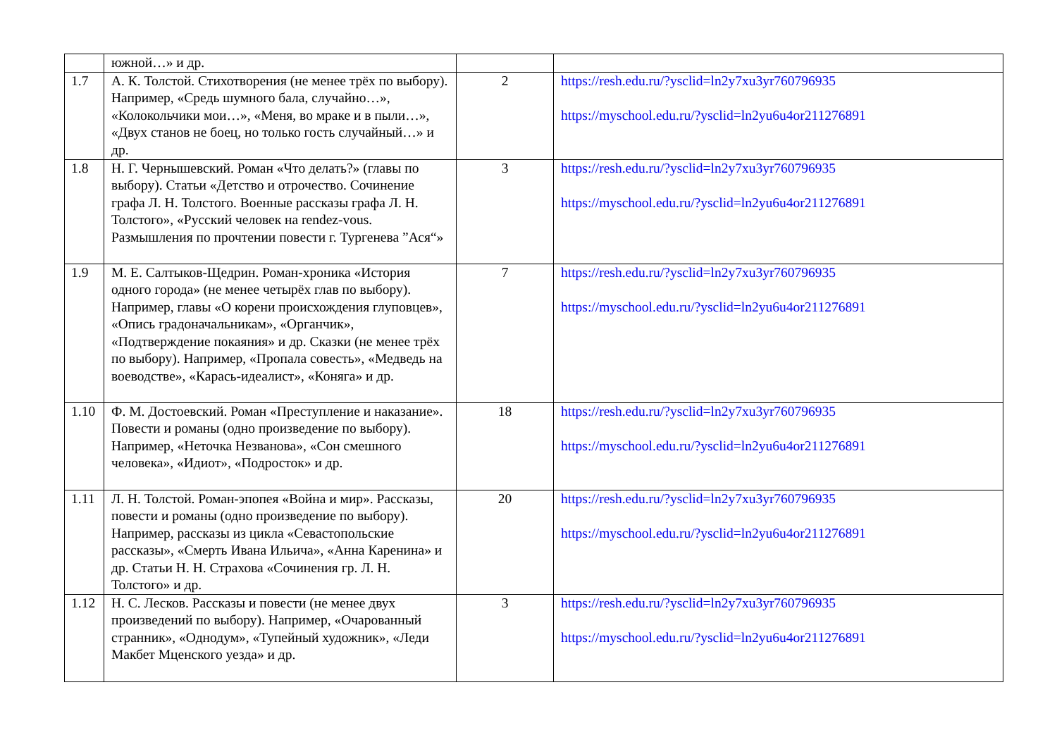| | южной…» и др. | | |
| 1.7 | А. К. Толстой. Стихотворения (не менее трёх по выбору). Например, «Средь шумного бала, случайно…», «Колокольчики мои…», «Меня, во мраке и в пыли…», «Двух станов не боец, но только гость случайный…» и др. | 2 | https://resh.edu.ru/?ysclid=ln2y7xu3yr760796935 https://myschool.edu.ru/?ysclid=ln2yu6u4or211276891 |
| 1.8 | Н. Г. Чернышевский. Роман «Что делать?» (главы по выбору). Статьи «Детство и отрочество. Сочинение графа Л. Н. Толстого. Военные рассказы графа Л. Н. Толстого», «Русский человек на rendez-vous. Размышления по прочтении повести г. Тургенева ”Ася“» | 3 | https://resh.edu.ru/?ysclid=ln2y7xu3yr760796935 https://myschool.edu.ru/?ysclid=ln2yu6u4or211276891 |
| 1.9 | М. Е. Салтыков-Щедрин. Роман-хроника «История одного города» (не менее четырёх глав по выбору). Например, главы «О корени происхождения глуповцев», «Опись градоначальникам», «Органчик», «Подтверждение покаяния» и др. Сказки (не менее трёх по выбору). Например, «Пропала совесть», «Медведь на воеводстве», «Карась-идеалист», «Коняга» и др. | 7 | https://resh.edu.ru/?ysclid=ln2y7xu3yr760796935 https://myschool.edu.ru/?ysclid=ln2yu6u4or211276891 |
| 1.10 | Ф. М. Достоевский. Роман «Преступление и наказание». Повести и романы (одно произведение по выбору). Например, «Неточка Незванова», «Сон смешного человека», «Идиот», «Подросток» и др. | 18 | https://resh.edu.ru/?ysclid=ln2y7xu3yr760796935 https://myschool.edu.ru/?ysclid=ln2yu6u4or211276891 |
| 1.11 | Л. Н. Толстой. Роман-эпопея «Война и мир». Рассказы, повести и романы (одно произведение по выбору). Например, рассказы из цикла «Севастопольские рассказы», «Смерть Ивана Ильича», «Анна Каренина» и др. Статьи Н. Н. Страхова «Сочинения гр. Л. Н. Толстого» и др. | 20 | https://resh.edu.ru/?ysclid=ln2y7xu3yr760796935 https://myschool.edu.ru/?ysclid=ln2yu6u4or211276891 |
| 1.12 | Н. С. Лесков. Рассказы и повести (не менее двух произведений по выбору). Например, «Очарованный странник», «Однодум», «Тупейный художник», «Леди Макбет Мценского уезда» и др. | 3 | https://resh.edu.ru/?ysclid=ln2y7xu3yr760796935 https://myschool.edu.ru/?ysclid=ln2yu6u4or211276891 |